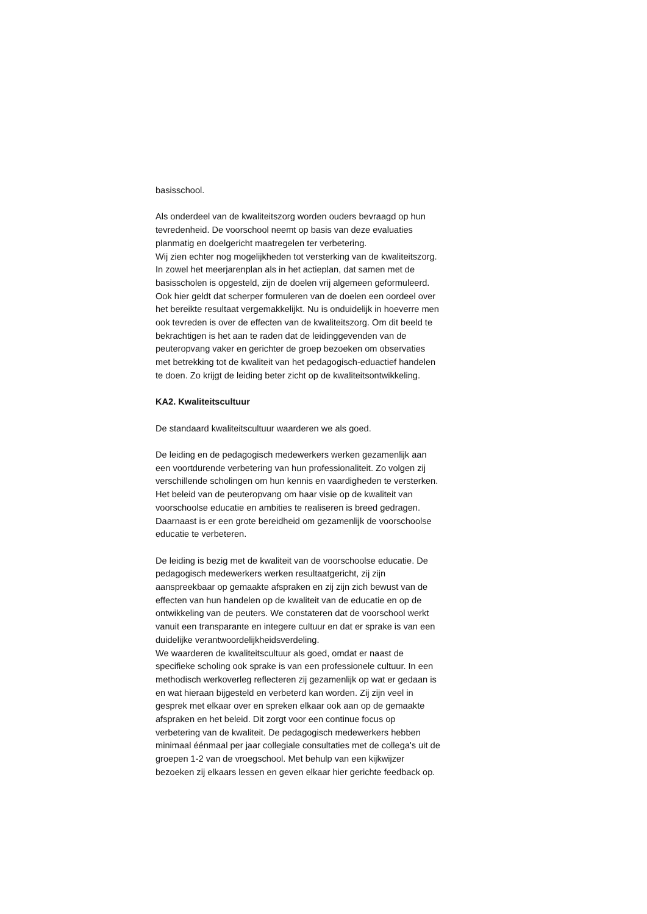basisschool.
Als onderdeel van de kwaliteitszorg worden ouders bevraagd op hun tevredenheid. De voorschool neemt op basis van deze evaluaties planmatig en doelgericht maatregelen ter verbetering.
Wij zien echter nog mogelijkheden tot versterking van de kwaliteitszorg. In zowel het meerjarenplan als in het actieplan, dat samen met de basisscholen is opgesteld, zijn de doelen vrij algemeen geformuleerd. Ook hier geldt dat scherper formuleren van de doelen een oordeel over het bereikte resultaat vergemakkelijkt. Nu is onduidelijk in hoeverre men ook tevreden is over de effecten van de kwaliteitszorg. Om dit beeld te bekrachtigen is het aan te raden dat de leidinggevenden van de peuteropvang vaker en gerichter de groep bezoeken om observaties met betrekking tot de kwaliteit van het pedagogisch-eduactief handelen te doen. Zo krijgt de leiding beter zicht op de kwaliteitsontwikkeling.
KA2. Kwaliteitscultuur
De standaard kwaliteitscultuur waarderen we als goed.
De leiding en de pedagogisch medewerkers werken gezamenlijk aan een voortdurende verbetering van hun professionaliteit. Zo volgen zij verschillende scholingen om hun kennis en vaardigheden te versterken. Het beleid van de peuteropvang om haar visie op de kwaliteit van voorschoolse educatie en ambities te realiseren is breed gedragen. Daarnaast is er een grote bereidheid om gezamenlijk de voorschoolse educatie te verbeteren.
De leiding is bezig met de kwaliteit van de voorschoolse educatie. De pedagogisch medewerkers werken resultaatgericht, zij zijn aanspreekbaar op gemaakte afspraken en zij zijn zich bewust van de effecten van hun handelen op de kwaliteit van de educatie en op de ontwikkeling van de peuters. We constateren dat de voorschool werkt vanuit een transparante en integere cultuur en dat er sprake is van een duidelijke verantwoordelijkheidsverdeling.
We waarderen de kwaliteitscultuur als goed, omdat er naast de specifieke scholing ook sprake is van een professionele cultuur. In een methodisch werkoverleg reflecteren zij gezamenlijk op wat er gedaan is en wat hieraan bijgesteld en verbeterd kan worden. Zij zijn veel in gesprek met elkaar over en spreken elkaar ook aan op de gemaakte afspraken en het beleid. Dit zorgt voor een continue focus op verbetering van de kwaliteit. De pedagogisch medewerkers hebben minimaal éénmaal per jaar collegiale consultaties met de collega's uit de groepen 1-2 van de vroegschool. Met behulp van een kijkwijzer bezoeken zij elkaars lessen en geven elkaar hier gerichte feedback op.